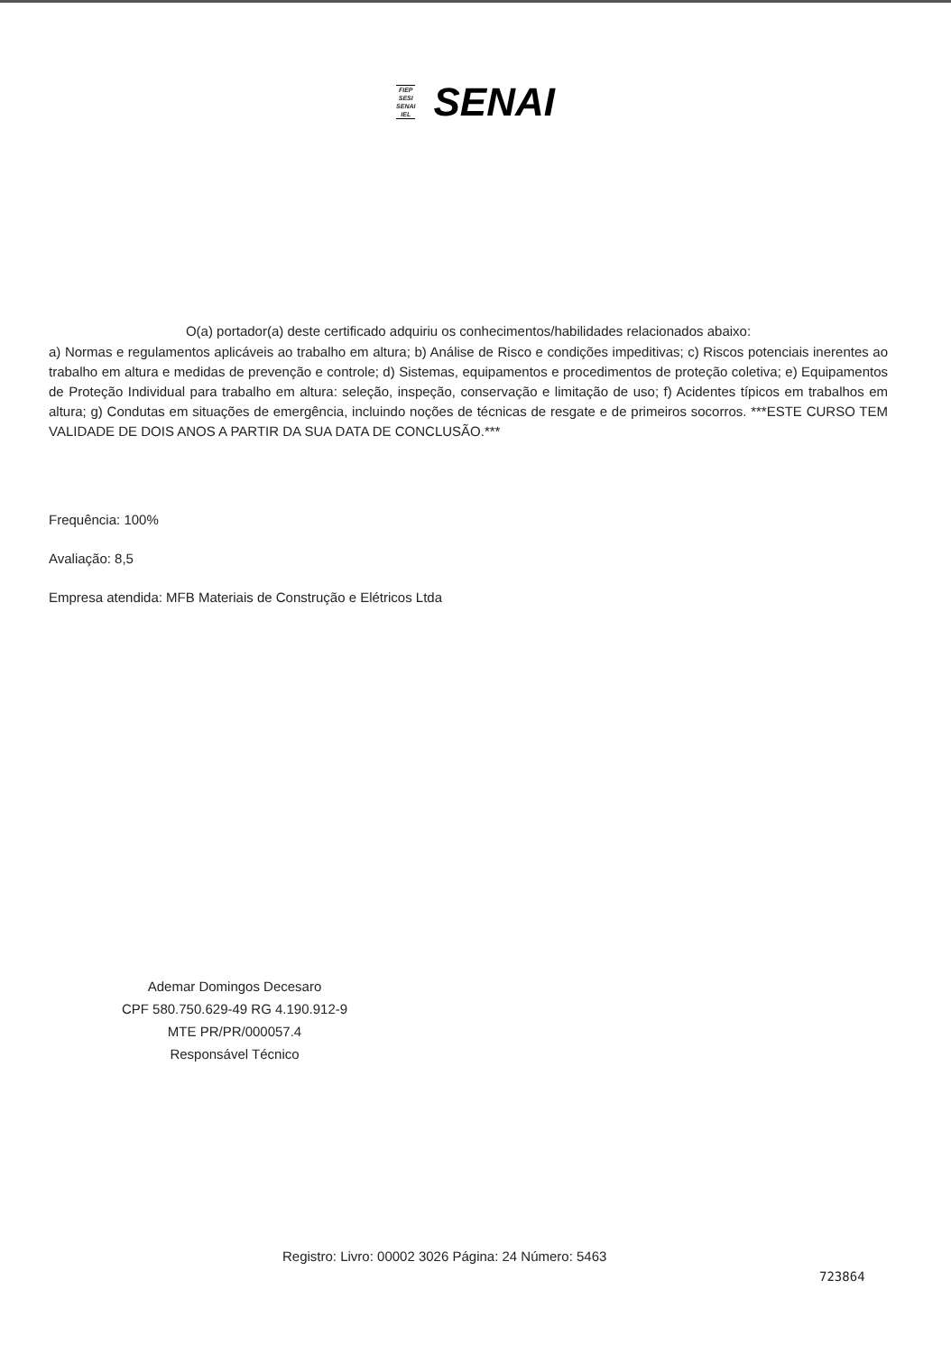FIEP
SESI
SENAI
IEL SENAI
O(a) portador(a) deste certificado adquiriu os conhecimentos/habilidades relacionados abaixo:
a) Normas e regulamentos aplicáveis ao trabalho em altura; b) Análise de Risco e condições impeditivas; c) Riscos potenciais inerentes ao trabalho em altura e medidas de prevenção e controle; d) Sistemas, equipamentos e procedimentos de proteção coletiva; e) Equipamentos de Proteção Individual para trabalho em altura: seleção, inspeção, conservação e limitação de uso; f) Acidentes típicos em trabalhos em altura; g) Condutas em situações de emergência, incluindo noções de técnicas de resgate e de primeiros socorros. ***ESTE CURSO TEM VALIDADE DE DOIS ANOS A PARTIR DA SUA DATA DE CONCLUSÃO.***
Frequência: 100%
Avaliação: 8,5
Empresa atendida: MFB Materiais de Construção e Elétricos Ltda
Ademar Domingos Decesaro
CPF 580.750.629-49 RG 4.190.912-9
MTE PR/PR/000057.4
Responsável Técnico
Registro: Livro: 00002 3026 Página: 24 Número: 5463
723864